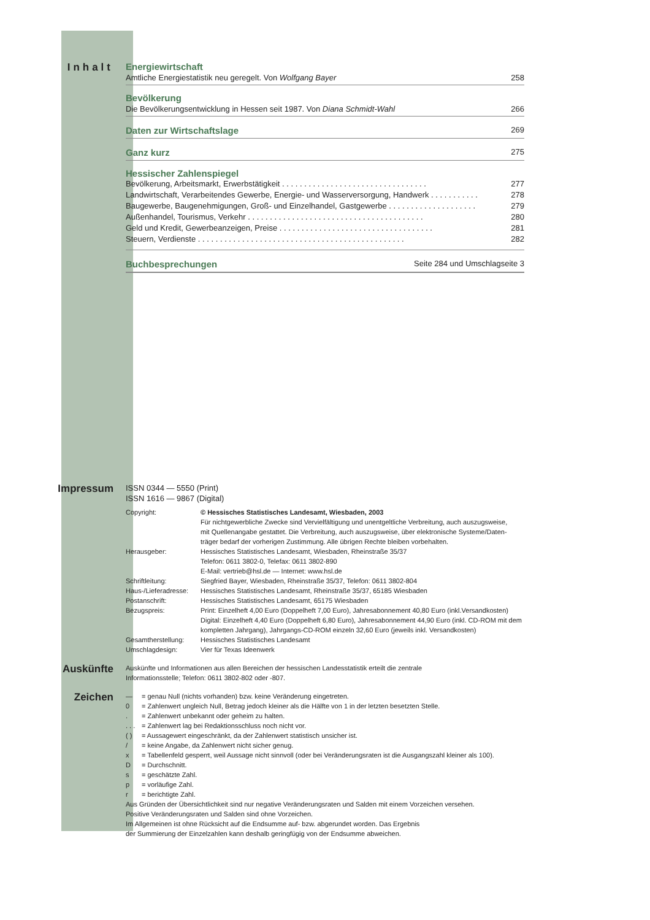Inhalt Energiewirtschaft
Amtliche Energiestatistik neu geregelt. Von Wolfgang Bayer 258
Bevölkerung
Die Bevölkerungsentwicklung in Hessen seit 1987. Von Diana Schmidt-Wahl 266
Daten zur Wirtschaftslage
269
Ganz kurz
275
Hessischer Zahlenspiegel
Bevölkerung, Arbeitsmarkt, Erwerbstätigkeit . . . . . . . . . . . . . . . . . . . . . . . . . . . . . . . . . 277
Landwirtschaft, Verarbeitendes Gewerbe, Energie- und Wasserversorgung, Handwerk . . . . . . . . . . . 278
Baugewerbe, Baugenehmigungen, Groß- und Einzelhandel, Gastgewerbe . . . . . . . . . . . . . . . . . . . . 279
Außenhandel, Tourismus, Verkehr . . . . . . . . . . . . . . . . . . . . . . . . . . . . . . . . . . . . . . . . 280
Geld und Kredit, Gewerbeanzeigen, Preise . . . . . . . . . . . . . . . . . . . . . . . . . . . . . . . . . . . 281
Steuern, Verdienste . . . . . . . . . . . . . . . . . . . . . . . . . . . . . . . . . . . . . . . . . . . . . . . 282
Buchbesprechungen
Seite 284 und Umschlagseite 3
Impressum
ISSN 0344 — 5550 (Print)
ISSN 1616 — 9867 (Digital)
| Copyright: | © Hessisches Statistisches Landesamt, Wiesbaden, 2003 Für nichtgewerbliche Zwecke sind Vervielfältigung und unentgeltliche Verbreitung, auch auszugsweise, mit Quellenangabe gestattet. Die Verbreitung, auch auszugsweise, über elektronische Systeme/Daten- träger bedarf der vorherigen Zustimmung. Alle übrigen Rechte bleiben vorbehalten. |
| Herausgeber: | Hessisches Statistisches Landesamt, Wiesbaden, Rheinstraße 35/37 Telefon: 0611 3802-0, Telefax: 0611 3802-890 E-Mail: vertrieb@hsl.de — Internet: www.hsl.de |
| Schriftleitung: | Siegfried Bayer, Wiesbaden, Rheinstraße 35/37, Telefon: 0611 3802-804 |
| Haus-/Lieferadresse: | Hessisches Statistisches Landesamt, Rheinstraße 35/37, 65185 Wiesbaden |
| Postanschrift: | Hessisches Statistisches Landesamt, 65175 Wiesbaden |
| Bezugspreis: | Print: Einzelheft 4,00 Euro (Doppelheft 7,00 Euro), Jahresabonnement 40,80 Euro (inkl.Versandkosten) Digital: Einzelheft 4,40 Euro (Doppelheft 6,80 Euro), Jahresabonnement 44,90 Euro (inkl. CD-ROM mit dem kompletten Jahrgang), Jahrgangs-CD-ROM einzeln 32,60 Euro (jeweils inkl. Versandkosten) |
| Gesamtherstellung: | Hessisches Statistisches Landesamt |
| Umschlagdesign: | Vier für Texas Ideenwerk |
Auskünfte
Auskünfte und Informationen aus allen Bereichen der hessischen Landesstatistik erteilt die zentrale
Informationsstelle; Telefon: 0611 3802-802 oder -807.
Zeichen
| — | = genau Null (nichts vorhanden) bzw. keine Veränderung eingetreten. |
| 0 | = Zahlenwert ungleich Null, Betrag jedoch kleiner als die Hälfte von 1 in der letzten besetzten Stelle. |
| . | = Zahlenwert unbekannt oder geheim zu halten. |
| . . . | = Zahlenwert lag bei Redaktionsschluss noch nicht vor. |
| ( ) | = Aussagewert eingeschränkt, da der Zahlenwert statistisch unsicher ist. |
| / | = keine Angabe, da Zahlenwert nicht sicher genug. |
| x | = Tabellenfeld gesperrt, weil Aussage nicht sinnvoll (oder bei Veränderungsraten ist die Ausgangszahl kleiner als 100). |
| D | = Durchschnitt. |
| s | = geschätzte Zahl. |
| p | = vorläufige Zahl. |
| r | = berichtigte Zahl. |
Aus Gründen der Übersichtlichkeit sind nur negative Veränderungsraten und Salden mit einem Vorzeichen versehen.
Positive Veränderungsraten und Salden sind ohne Vorzeichen.
Im Allgemeinen ist ohne Rücksicht auf die Endsumme auf- bzw. abgerundet worden. Das Ergebnis
der Summierung der Einzelzahlen kann deshalb geringfügig von der Endsumme abweichen.